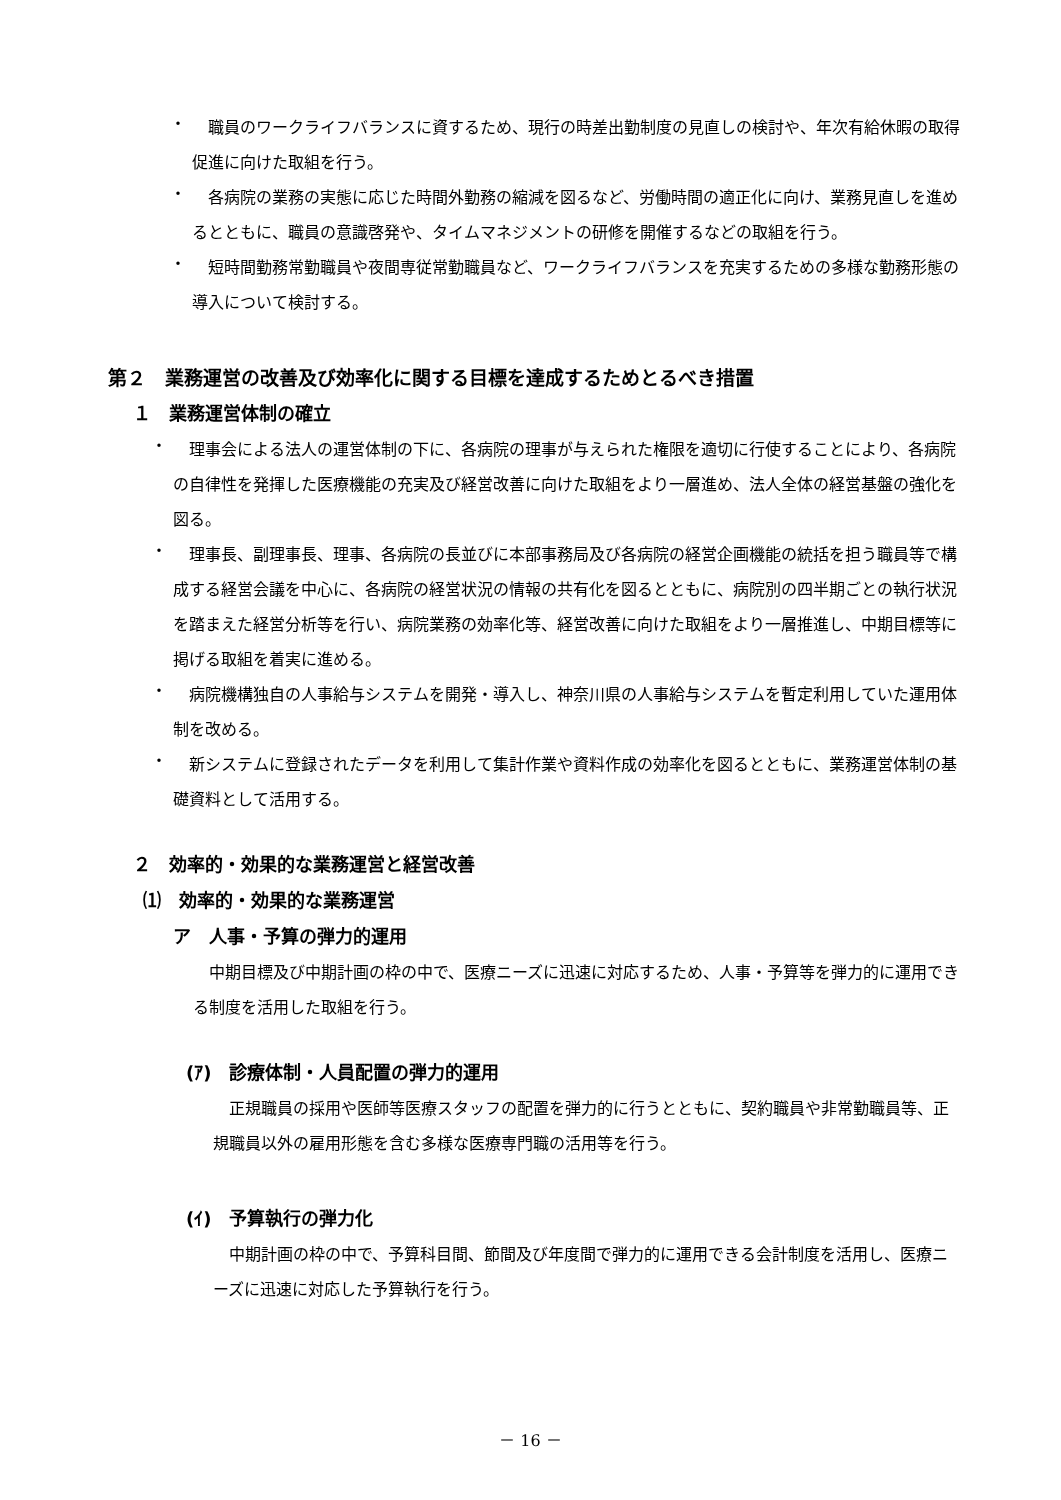・
職員のワークライフバランスに資するため、現行の時差出勤制度の見直しの検討や、年次有給休暇の取得促進に向けた取組を行う。
・
各病院の業務の実態に応じた時間外勤務の縮減を図るなど、労働時間の適正化に向け、業務見直しを進めるとともに、職員の意識啓発や、タイムマネジメントの研修を開催するなどの取組を行う。
・
短時間勤務常勤職員や夜間専従常勤職員など、ワークライフバランスを充実するための多様な勤務形態の導入について検討する。
第２　業務運営の改善及び効率化に関する目標を達成するためとるべき措置
１　業務運営体制の確立
・
理事会による法人の運営体制の下に、各病院の理事が与えられた権限を適切に行使することにより、各病院の自律性を発揮した医療機能の充実及び経営改善に向けた取組をより一層進め、法人全体の経営基盤の強化を図る。
・
理事長、副理事長、理事、各病院の長並びに本部事務局及び各病院の経営企画機能の統括を担う職員等で構成する経営会議を中心に、各病院の経営状況の情報の共有化を図るとともに、病院別の四半期ごとの執行状況を踏まえた経営分析等を行い、病院業務の効率化等、経営改善に向けた取組をより一層推進し、中期目標等に掲げる取組を着実に進める。
・
病院機構独自の人事給与システムを開発・導入し、神奈川県の人事給与システムを暫定利用していた運用体制を改める。
・
新システムに登録されたデータを利用して集計作業や資料作成の効率化を図るとともに、業務運営体制の基礎資料として活用する。
２　効率的・効果的な業務運営と経営改善
⑴　効率的・効果的な業務運営
ア　人事・予算の弾力的運用
中期目標及び中期計画の枠の中で、医療ニーズに迅速に対応するため、人事・予算等を弾力的に運用できる制度を活用した取組を行う。
(ｱ)　診療体制・人員配置の弾力的運用
正規職員の採用や医師等医療スタッフの配置を弾力的に行うとともに、契約職員や非常勤職員等、正規職員以外の雇用形態を含む多様な医療専門職の活用等を行う。
(ｲ)　予算執行の弾力化
中期計画の枠の中で、予算科目間、節間及び年度間で弾力的に運用できる会計制度を活用し、医療ニーズに迅速に対応した予算執行を行う。
－ 16 －